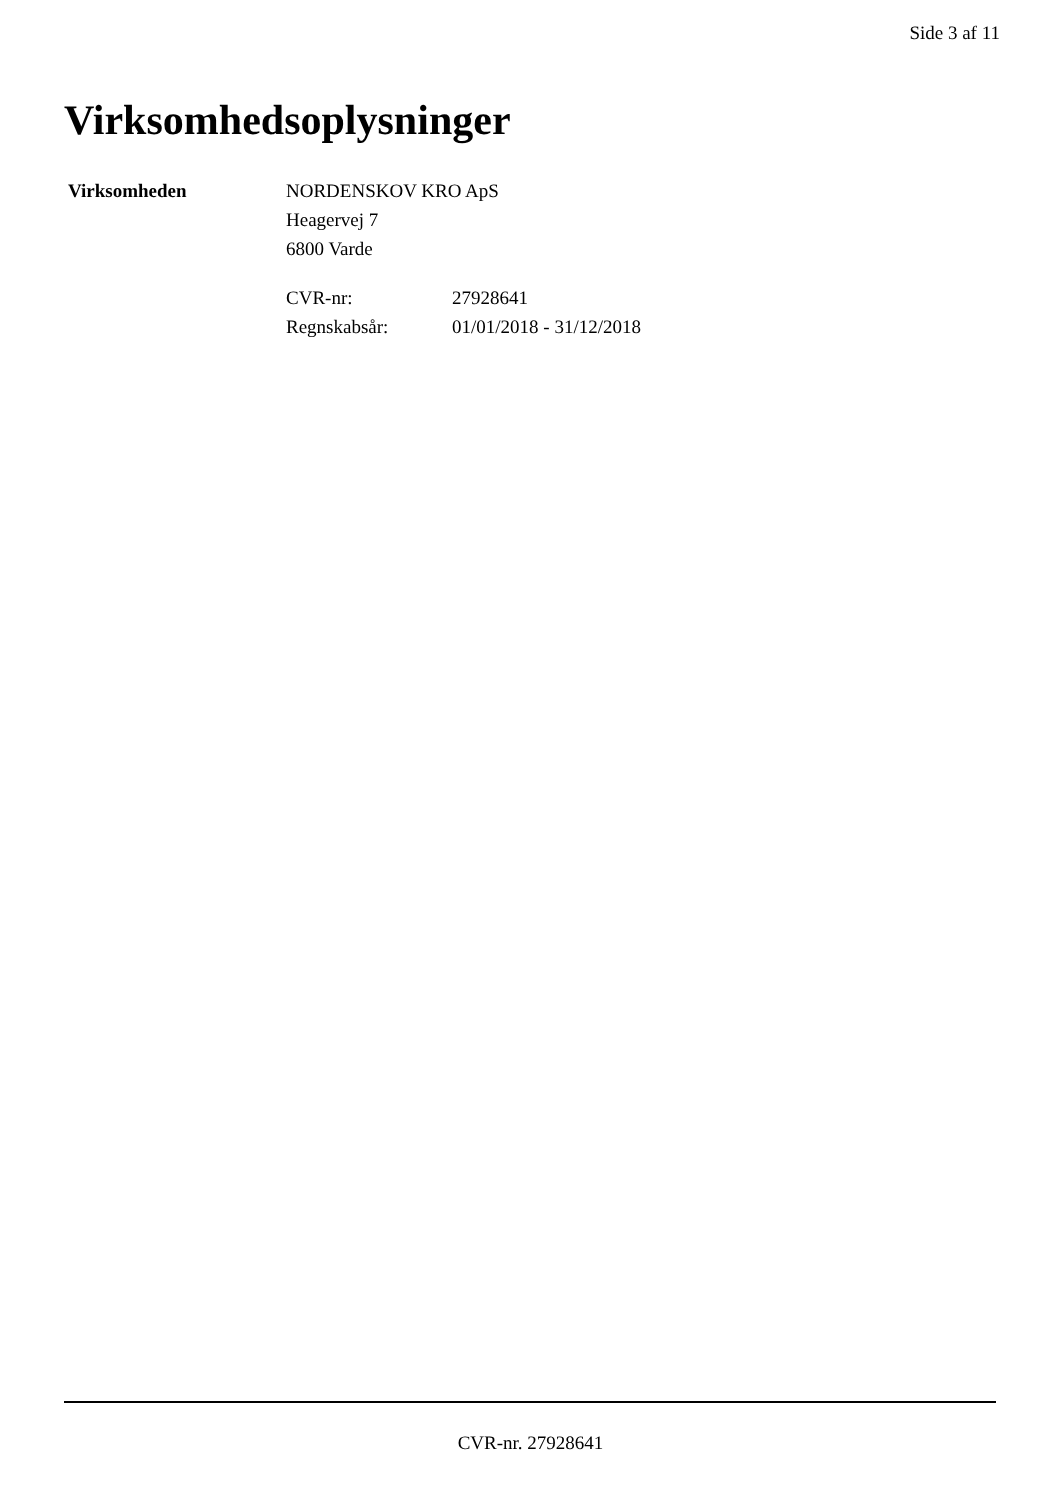Side 3 af 11
Virksomhedsoplysninger
Virksomheden NORDENSKOV KRO ApS
Heagervej 7
6800 Varde
CVR-nr:
Regnskabsår:
27928641
01/01/2018 - 31/12/2018
CVR-nr. 27928641